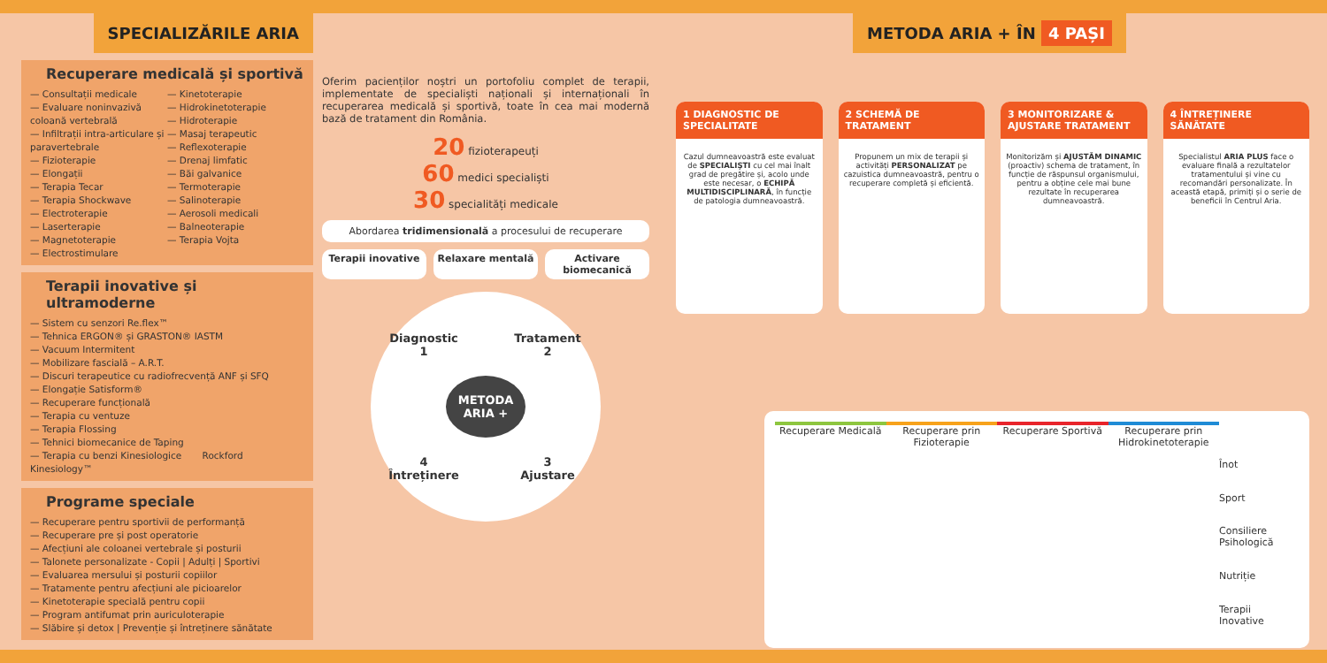SPECIALIZĂRILE ARIA
Recuperare medicală și sportivă
— Consultații medicale
— Evaluare noninvazivă coloană vertebrală
— Infiltrații intra-articulare și paravertebrale
— Fizioterapie
— Elongații
— Terapia Tecar
— Terapia Shockwave
— Electroterapie
— Laserterapie
— Magnetoterapie
— Electrostimulare
— Kinetoterapie
— Hidrokinetoterapie
— Hidroterapie
— Masaj terapeutic
— Reflexoterapie
— Drenaj limfatic
— Băi galvanice
— Termoterapie
— Salinoterapie
— Aerosoli medicali
— Balneoterapie
— Terapia Vojta
Terapii inovative și ultramoderne
— Sistem cu senzori Re.flex™
— Tehnica ERGON® și GRASTON® IASTM
— Vacuum Intermitent
— Mobilizare fascială – A.R.T.
— Discuri terapeutice cu radiofrecvență ANF și SFQ
— Elongație Satisform®
— Recuperare funcțională
— Terapia cu ventuze
— Terapia Flossing
— Tehnici biomecanice de Taping
— Terapia cu benzi Kinesiologice Rockford Kinesiology™
Programe speciale
— Recuperare pentru sportivii de performanță
— Recuperare pre și post operatorie
— Afecțiuni ale coloanei vertebrale și posturii
— Talonete personalizate - Copii | Adulți | Sportivi
— Evaluarea mersului și posturii copiilor
— Tratamente pentru afecțiuni ale picioarelor
— Kinetoterapie specială pentru copii
— Program antifumat prin auriculoterapie
— Slăbire și detox | Prevenție și întreținere sănătate
Oferim pacienților noștri un portofoliu complet de terapii, implementate de specialiști naționali și internaționali în recuperarea medicală și sportivă, toate în cea mai modernă bază de tratament din România.
20 fizioterapeuți
60 medici specialiști
30 specialități medicale
Abordarea tridimensională a procesului de recuperare
Terapii inovative Relaxare mentală Activare biomecanică
Diagnostic
1
Tratament
2
METODA ARIA +
4
Întreținere
3
Ajustare
METODA ARIA + ÎN 4 PAȘI
1 DIAGNOSTIC DE SPECIALITATE
Cazul dumneavoastră este evaluat de SPECIALIȘTI cu cel mai înalt grad de pregătire și, acolo unde este necesar, o ECHIPĂ MULTIDISCIPLINARĂ, în funcție de patologia dumneavoastră.
2 SCHEMĂ DE TRATAMENT
Propunem un mix de terapii și activități PERSONALIZAT pe cazuistica dumneavoastră, pentru o recuperare completă și eficientă.
3 MONITORIZARE & AJUSTARE TRATAMENT
Monitorizăm și AJUSTĂM DINAMIC (proactiv) schema de tratament, în funcție de răspunsul organismului, pentru a obține cele mai bune rezultate în recuperarea dumneavoastră.
4 ÎNTREȚINERE SĂNĂTATE
Specialistul ARIA PLUS face o evaluare finală a rezultatelor tratamentului și vine cu recomandări personalizate. În această etapă, primiți și o serie de beneficii în Centrul Aria.
Recuperare Medicală Recuperare prin Fizioterapie Recuperare Sportivă Recuperare prin Hidrokinetoterapie
Înot
Sport
Consiliere Psihologică
Nutriție
Terapii Inovative